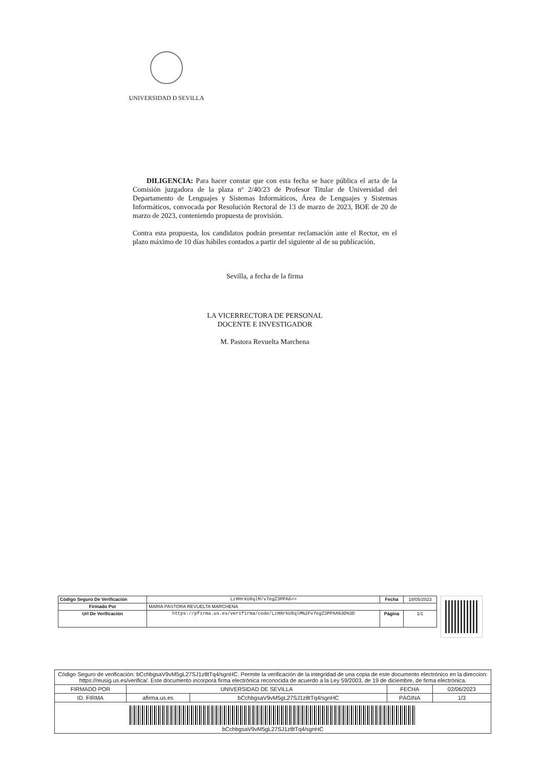UNIVERSIDAD Ð SEVILLA
DILIGENCIA: Para hacer constar que con esta fecha se hace pública el acta de la Comisión juzgadora de la plaza nº 2/40/23 de Profesor Titular de Universidad del Departamento de Lenguajes y Sistemas Informáticos, Área de Lenguajes y Sistemas Informáticos, convocada por Resolución Rectoral de 13 de marzo de 2023, BOE de 20 de marzo de 2023, conteniendo propuesta de provisión.
Contra esta propuesta, los candidatos podrán presentar reclamación ante el Rector, en el plazo máximo de 10 días hábiles contados a partir del siguiente al de su publicación.
Sevilla, a fecha de la firma
LA VICERRECTORA DE PERSONAL
DOCENTE E INVESTIGADOR
M. Pastora Revuelta Marchena
| Código Seguro De Verificación | LzHHrkU0qlM/v7egZ3PPAA== | Fecha | 18/05/2023 |
| Firmado Por | MARIA PASTORA REVUELTA MARCHENA | | |
| Url De Verificación | https://pfirma.us.es/verifirma/code/LzHHrkU0qlM%2Fv7egZ3PPAA%3D%3D | Página | 1/1 |
| Código Seguro de verificación: bCchbgsaV9vM5gL27SJ1z8tTq4/sgnHC. Permite la verificación de la integridad de una copia de este documento electrónico en la direccion: https://reusig.us.es/verifica/. Este documento incorpora firma electrónica reconocida de acuerdo a la Ley 59/2003, de 19 de diciembre, de firma electrónica. | | | | |
| FIRMADO POR | UNIVERSIDAD DE SEVILLA | | FECHA | 02/06/2023 |
| ID. FIRMA | afirma.us.es | bCchbgsaV9vM5gL27SJ1z8tTq4/sgnHC | PÁGINA | 1/3 |
| bCchbgsaV9vM5gL27SJ1z8tTq4/sgnHC | | | | |